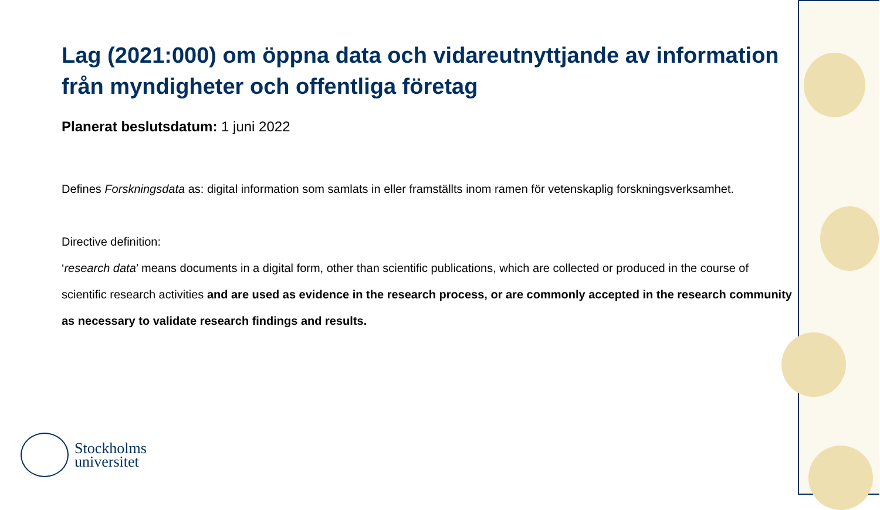Lag (2021:000) om öppna data och vidareutnyttjande av information från myndigheter och offentliga företag
Planerat beslutsdatum: 1 juni 2022
Defines Forskningsdata as: digital information som samlats in eller framställts inom ramen för vetenskaplig forskningsverksamhet.
Directive definition:
‘research data’ means documents in a digital form, other than scientific publications, which are collected or produced in the course of scientific research activities and are used as evidence in the research process, or are commonly accepted in the research community as necessary to validate research findings and results.
Stockholms
universitet